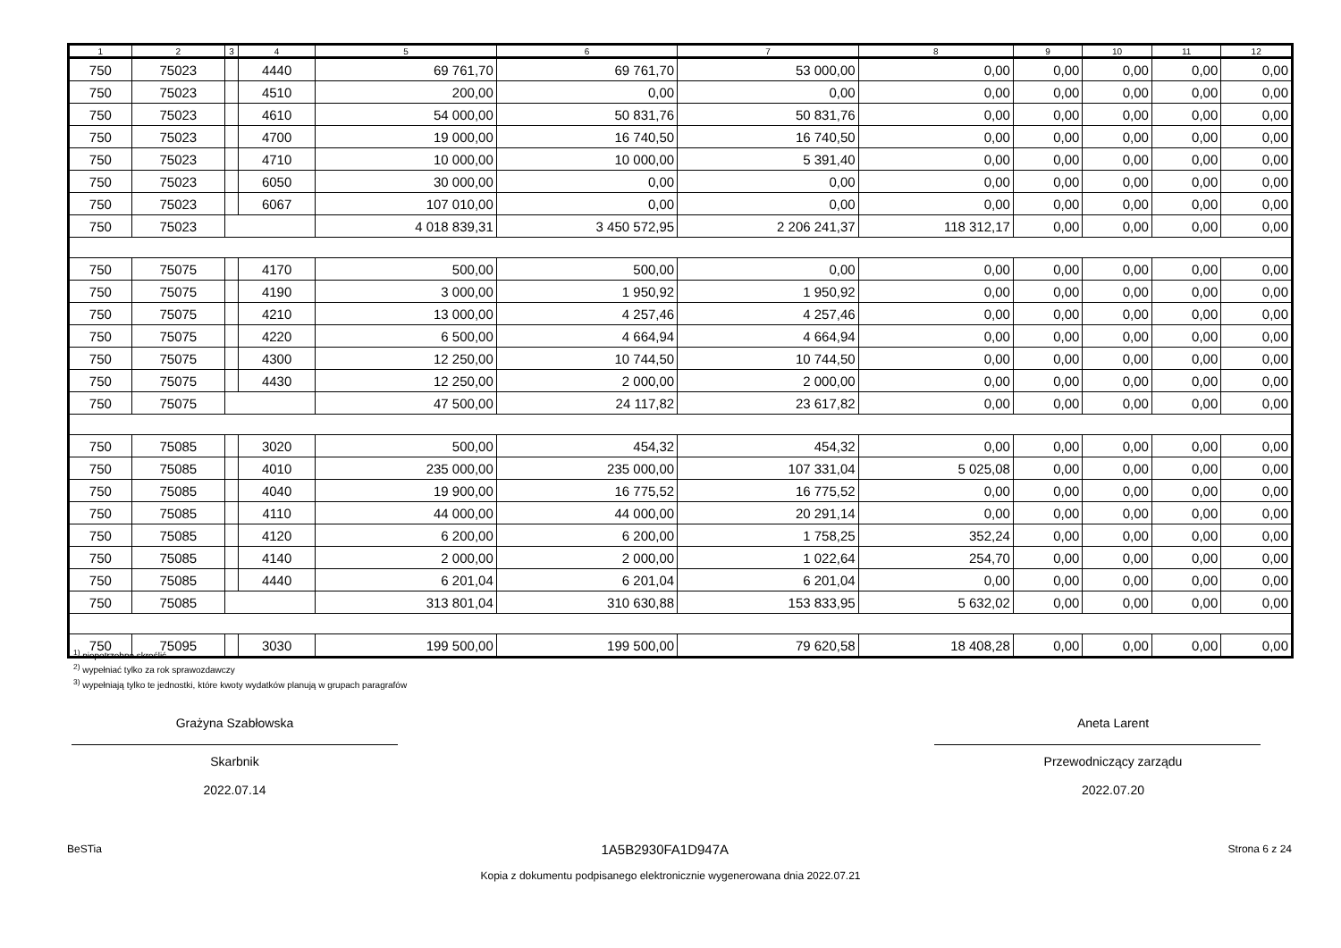| 1 | 2 | 3 | 4 | 5 | 6 | 7 | 8 | 9 | 10 | 11 | 12 |
| --- | --- | --- | --- | --- | --- | --- | --- | --- | --- | --- | --- |
| 750 | 75023 | | 4440 | 69 761,70 | 69 761,70 | 53 000,00 | 0,00 | 0,00 | 0,00 | 0,00 | 0,00 |
| 750 | 75023 | | 4510 | 200,00 | 0,00 | 0,00 | 0,00 | 0,00 | 0,00 | 0,00 | 0,00 |
| 750 | 75023 | | 4610 | 54 000,00 | 50 831,76 | 50 831,76 | 0,00 | 0,00 | 0,00 | 0,00 | 0,00 |
| 750 | 75023 | | 4700 | 19 000,00 | 16 740,50 | 16 740,50 | 0,00 | 0,00 | 0,00 | 0,00 | 0,00 |
| 750 | 75023 | | 4710 | 10 000,00 | 10 000,00 | 5 391,40 | 0,00 | 0,00 | 0,00 | 0,00 | 0,00 |
| 750 | 75023 | | 6050 | 30 000,00 | 0,00 | 0,00 | 0,00 | 0,00 | 0,00 | 0,00 | 0,00 |
| 750 | 75023 | | 6067 | 107 010,00 | 0,00 | 0,00 | 0,00 | 0,00 | 0,00 | 0,00 | 0,00 |
| 750 | 75023 | | | 4 018 839,31 | 3 450 572,95 | 2 206 241,37 | 118 312,17 | 0,00 | 0,00 | 0,00 | 0,00 |
| 750 | 75075 | | 4170 | 500,00 | 500,00 | 0,00 | 0,00 | 0,00 | 0,00 | 0,00 | 0,00 |
| 750 | 75075 | | 4190 | 3 000,00 | 1 950,92 | 1 950,92 | 0,00 | 0,00 | 0,00 | 0,00 | 0,00 |
| 750 | 75075 | | 4210 | 13 000,00 | 4 257,46 | 4 257,46 | 0,00 | 0,00 | 0,00 | 0,00 | 0,00 |
| 750 | 75075 | | 4220 | 6 500,00 | 4 664,94 | 4 664,94 | 0,00 | 0,00 | 0,00 | 0,00 | 0,00 |
| 750 | 75075 | | 4300 | 12 250,00 | 10 744,50 | 10 744,50 | 0,00 | 0,00 | 0,00 | 0,00 | 0,00 |
| 750 | 75075 | | 4430 | 12 250,00 | 2 000,00 | 2 000,00 | 0,00 | 0,00 | 0,00 | 0,00 | 0,00 |
| 750 | 75075 | | | 47 500,00 | 24 117,82 | 23 617,82 | 0,00 | 0,00 | 0,00 | 0,00 | 0,00 |
| 750 | 75085 | | 3020 | 500,00 | 454,32 | 454,32 | 0,00 | 0,00 | 0,00 | 0,00 | 0,00 |
| 750 | 75085 | | 4010 | 235 000,00 | 235 000,00 | 107 331,04 | 5 025,08 | 0,00 | 0,00 | 0,00 | 0,00 |
| 750 | 75085 | | 4040 | 19 900,00 | 16 775,52 | 16 775,52 | 0,00 | 0,00 | 0,00 | 0,00 | 0,00 |
| 750 | 75085 | | 4110 | 44 000,00 | 44 000,00 | 20 291,14 | 0,00 | 0,00 | 0,00 | 0,00 | 0,00 |
| 750 | 75085 | | 4120 | 6 200,00 | 6 200,00 | 1 758,25 | 352,24 | 0,00 | 0,00 | 0,00 | 0,00 |
| 750 | 75085 | | 4140 | 2 000,00 | 2 000,00 | 1 022,64 | 254,70 | 0,00 | 0,00 | 0,00 | 0,00 |
| 750 | 75085 | | 4440 | 6 201,04 | 6 201,04 | 6 201,04 | 0,00 | 0,00 | 0,00 | 0,00 | 0,00 |
| 750 | 75085 | | | 313 801,04 | 310 630,88 | 153 833,95 | 5 632,02 | 0,00 | 0,00 | 0,00 | 0,00 |
| 750 | 75095 | | 3030 | 199 500,00 | 199 500,00 | 79 620,58 | 18 408,28 | 0,00 | 0,00 | 0,00 | 0,00 |
<sup>1)</sup> niepotrzebne skreślić
<sup>2)</sup> wypełniać tylko za rok sprawozdawczy
<sup>3)</sup> wypełniają tylko te jednostki, które kwoty wydatków planują w grupach paragrafów
Grażyna Szabłowska
Skarbnik
2022.07.14
Aneta Larent
Przewodniczący zarządu
2022.07.20
BeSTia 1A5B2930FA1D947A Strona 6 z 24
Kopia z dokumentu podpisanego elektronicznie wygenerowana dnia 2022.07.21